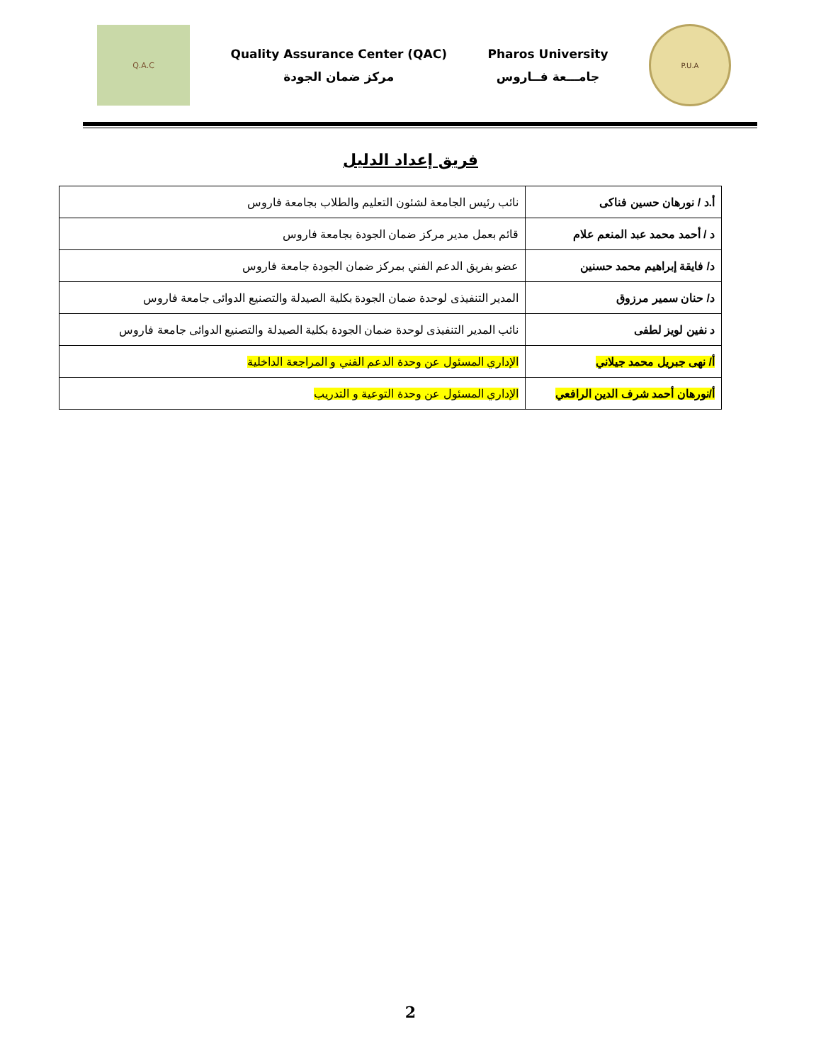Q.A.C
Quality Assurance Center (QAC)
مركز ضمان الجودة
Pharos University
جامـــعة فــاروس
P.U.A
فريق إعداد الدليل
| أ.د / نورهان حسين فناكى | نائب رئيس الجامعة لشئون التعليم والطلاب بجامعة فاروس |
| د / أحمد محمد عبد المنعم علام | قائم بعمل مدير مركز ضمان الجودة بجامعة فاروس |
| د/ فايقة إبراهيم محمد حسنين | عضو بفريق الدعم الفني بمركز ضمان الجودة جامعة فاروس |
| د/ حنان سمير مرزوق | المدير التنفيذى لوحدة ضمان الجودة بكلية الصيدلة والتصنيع الدوائى جامعة فاروس |
| د نفين لويز لطفى | نائب المدير التنفيذى لوحدة ضمان الجودة بكلية الصيدلة والتصنيع الدوائى جامعة فاروس |
| أ/ نهى جبريل محمد جيلاني | الإداري المسئول عن وحدة الدعم الفني و المراجعة الداخلية |
| أ/نورهان أحمد شرف الدين الرافعي | الإداري المسئول عن وحدة التوعية و التدريب |
2